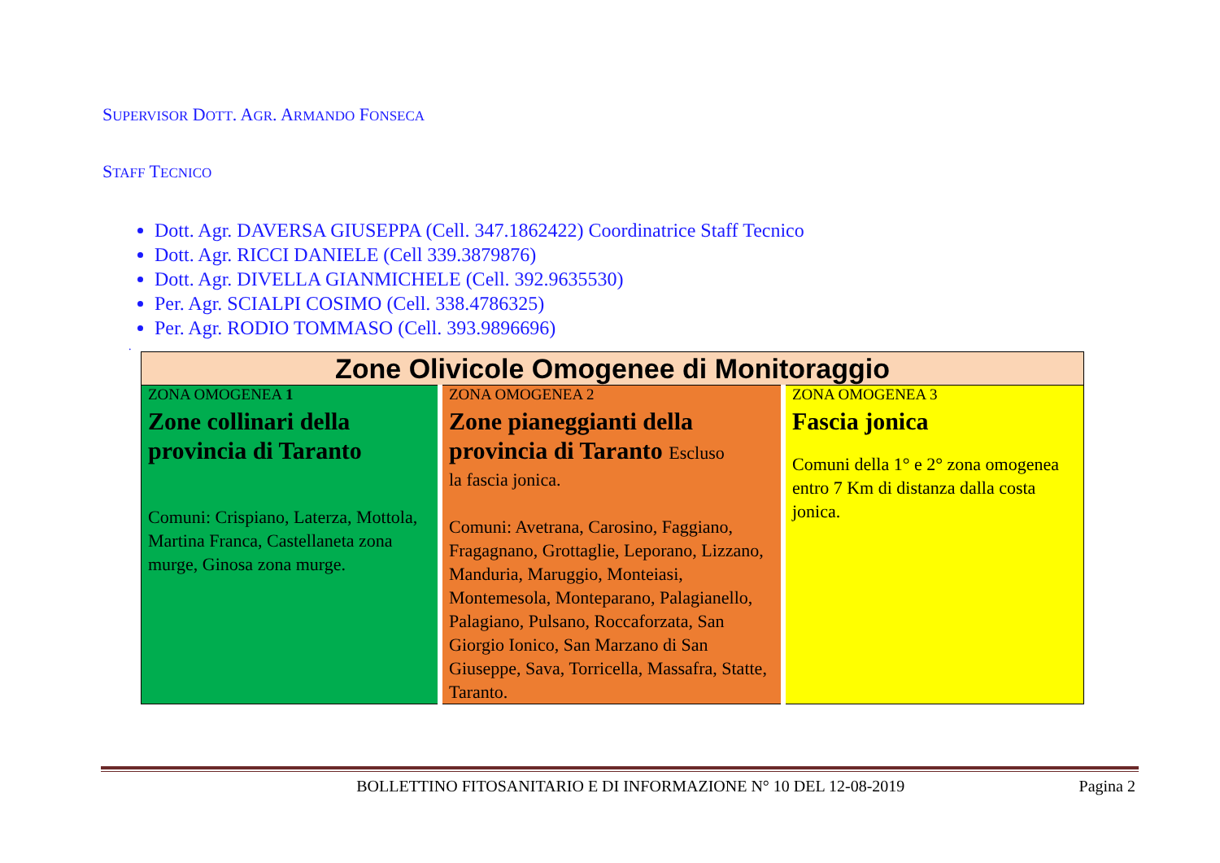SUPERVISOR DOTT. AGR. ARMANDO FONSECA
STAFF TECNICO
Dott. Agr. DAVERSA GIUSEPPA (Cell. 347.1862422) Coordinatrice Staff Tecnico
Dott. Agr. RICCI DANIELE (Cell 339.3879876)
Dott. Agr. DIVELLA GIANMICHELE (Cell. 392.9635530)
Per. Agr. SCIALPI COSIMO (Cell. 338.4786325)
Per. Agr. RODIO TOMMASO (Cell. 393.9896696)
.
| Zone Olivicole Omogenee di Monitoraggio | | |
| --- | --- | --- |
| ZONA OMOGENEA 1 Zone collinari della provincia di Taranto Comuni: Crispiano, Laterza, Mottola, Martina Franca, Castellaneta zona murge, Ginosa zona murge. | ZONA OMOGENEA 2 Zone pianeggianti della provincia di Taranto Escluso la fascia jonica. Comuni: Avetrana, Carosino, Faggiano, Fragagnano, Grottaglie, Leporano, Lizzano, Manduria, Maruggio, Monteiasi, Montemesola, Monteparano, Palagianello, Palagiano, Pulsano, Roccaforzata, San Giorgio Ionico, San Marzano di San Giuseppe, Sava, Torricella, Massafra, Statte, Taranto. | ZONA OMOGENEA 3 Fascia jonica Comuni della 1° e 2° zona omogenea entro 7 Km di distanza dalla costa jonica. |
BOLLETTINO FITOSANITARIO E DI INFORMAZIONE N° 10 DEL 12-08-2019 Pagina 2